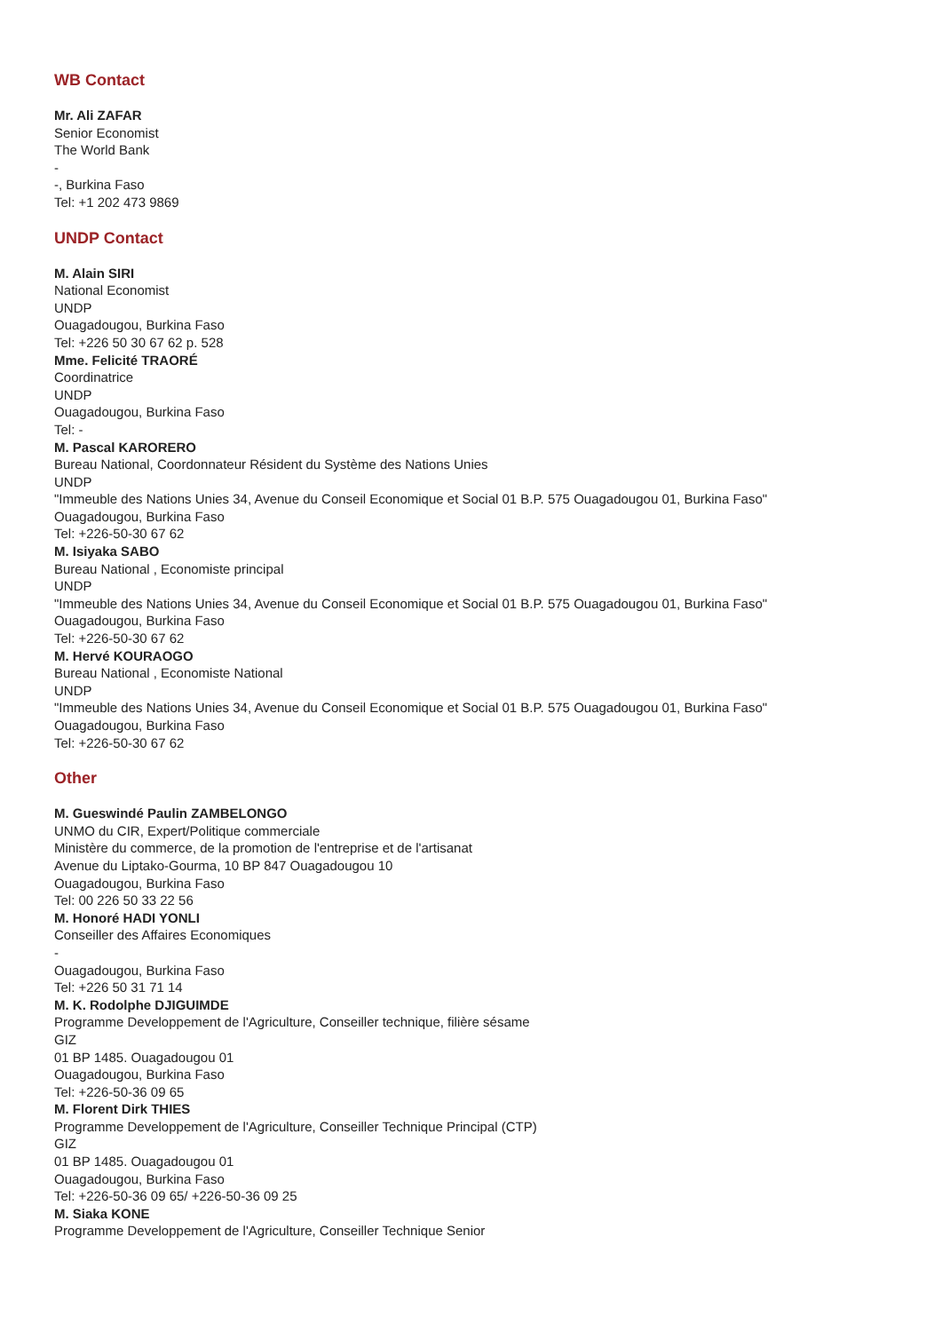WB Contact
Mr. Ali ZAFAR
Senior Economist
The World Bank
-
-, Burkina Faso
Tel: +1 202 473 9869
UNDP Contact
M. Alain SIRI
National Economist
UNDP
Ouagadougou, Burkina Faso
Tel: +226 50 30 67 62 p. 528
Mme. Felicité TRAORÉ
Coordinatrice
UNDP
Ouagadougou, Burkina Faso
Tel: -
M. Pascal KARORERO
Bureau National, Coordonnateur Résident du Système des Nations Unies
UNDP
"Immeuble des Nations Unies 34, Avenue du Conseil Economique et Social 01 B.P. 575 Ouagadougou 01, Burkina Faso"
Ouagadougou, Burkina Faso
Tel: +226-50-30 67 62
M. Isiyaka SABO
Bureau National , Economiste principal
UNDP
"Immeuble des Nations Unies 34, Avenue du Conseil Economique et Social 01 B.P. 575 Ouagadougou 01, Burkina Faso"
Ouagadougou, Burkina Faso
Tel: +226-50-30 67 62
M. Hervé KOURAOGO
Bureau National , Economiste National
UNDP
"Immeuble des Nations Unies 34, Avenue du Conseil Economique et Social 01 B.P. 575 Ouagadougou 01, Burkina Faso"
Ouagadougou, Burkina Faso
Tel: +226-50-30 67 62
Other
M. Gueswindé Paulin ZAMBELONGO
UNMO du CIR, Expert/Politique commerciale
Ministère du commerce, de la promotion de l'entreprise et de l'artisanat
Avenue du Liptako-Gourma, 10 BP 847 Ouagadougou 10
Ouagadougou, Burkina Faso
Tel: 00 226 50 33 22 56
M. Honoré HADI YONLI
Conseiller des Affaires Economiques
-
Ouagadougou, Burkina Faso
Tel: +226 50 31 71 14
M. K. Rodolphe DJIGUIMDE
Programme Developpement de l'Agriculture, Conseiller technique, filière sésame
GIZ
01 BP 1485. Ouagadougou 01
Ouagadougou, Burkina Faso
Tel: +226-50-36 09 65
M. Florent Dirk THIES
Programme Developpement de l'Agriculture, Conseiller Technique Principal (CTP)
GIZ
01 BP 1485. Ouagadougou 01
Ouagadougou, Burkina Faso
Tel: +226-50-36 09 65/ +226-50-36 09 25
M. Siaka KONE
Programme Developpement de l'Agriculture, Conseiller Technique Senior